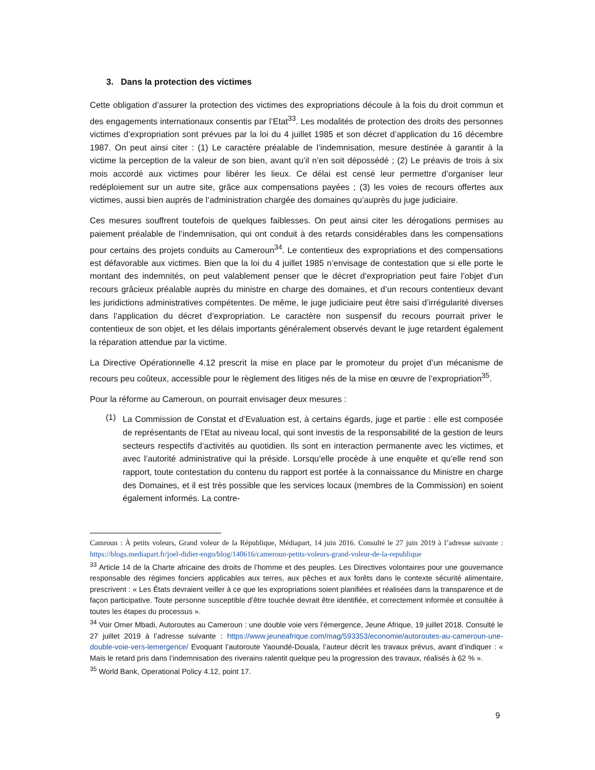3. Dans la protection des victimes
Cette obligation d’assurer la protection des victimes des expropriations découle à la fois du droit commun et des engagements internationaux consentis par l’Etat<sup>33</sup>. Les modalités de protection des droits des personnes victimes d’expropriation sont prévues par la loi du 4 juillet 1985 et son décret d’application du 16 décembre 1987. On peut ainsi citer : (1) Le caractère préalable de l’indemnisation, mesure destinée à garantir à la victime la perception de la valeur de son bien, avant qu’il n’en soit dépossédé ; (2) Le préavis de trois à six mois accordé aux victimes pour libérer les lieux. Ce délai est censé leur permettre d’organiser leur redéploiement sur un autre site, grâce aux compensations payées ; (3) les voies de recours offertes aux victimes, aussi bien auprès de l’administration chargée des domaines qu’auprès du juge judiciaire.
Ces mesures souffrent toutefois de quelques faiblesses. On peut ainsi citer les dérogations permises au paiement préalable de l’indemnisation, qui ont conduit à des retards considérables dans les compensations pour certains des projets conduits au Cameroun<sup>34</sup>. Le contentieux des expropriations et des compensations est défavorable aux victimes. Bien que la loi du 4 juillet 1985 n’envisage de contestation que si elle porte le montant des indemnités, on peut valablement penser que le décret d’expropriation peut faire l’objet d’un recours grâcieux préalable auprès du ministre en charge des domaines, et d’un recours contentieux devant les juridictions administratives compétentes. De même, le juge judiciaire peut être saisi d’irrégularité diverses dans l’application du décret d’expropriation. Le caractère non suspensif du recours pourrait priver le contentieux de son objet, et les délais importants généralement observés devant le juge retardent également la réparation attendue par la victime.
La Directive Opérationnelle 4.12 prescrit la mise en place par le promoteur du projet d’un mécanisme de recours peu coûteux, accessible pour le règlement des litiges nés de la mise en œuvre de l’expropriation<sup>35</sup>.
Pour la réforme au Cameroun, on pourrait envisager deux mesures :
(1)
La Commission de Constat et d’Evaluation est, à certains égards, juge et partie : elle est composée de représentants de l’Etat au niveau local, qui sont investis de la responsabilité de la gestion de leurs secteurs respectifs d’activités au quotidien. Ils sont en interaction permanente avec les victimes, et avec l’autorité administrative qui la préside. Lorsqu’elle procède à une enquête et qu’elle rend son rapport, toute contestation du contenu du rapport est portée à la connaissance du Ministre en charge des Domaines, et il est très possible que les services locaux (membres de la Commission) en soient également informés. La contre-
Camroun : À petits voleurs, Grand voleur de la République, Médiapart, 14 juin 2016. Consulté le 27 juin 2019 à l’adresse suivante : https://blogs.mediapart.fr/joel-didier-engo/blog/140616/cameroun-petits-voleurs-grand-voleur-de-la-republique
<sup>33</sup> Article 14 de la Charte africaine des droits de l’homme et des peuples. Les Directives volontaires pour une gouvernance responsable des régimes fonciers applicables aux terres, aux pêches et aux forêts dans le contexte sécurité alimentaire, prescrivent : « Les États devraient veiller à ce que les expropriations soient planifiées et réalisées dans la transparence et de façon participative. Toute personne susceptible d’être touchée devrait être identifiée, et correctement informée et consultée à toutes les étapes du processus ».
<sup>34</sup> Voir Omer Mbadi, Autoroutes au Cameroun : une double voie vers l’émergence, Jeune Afrique, 19 juillet 2018. Consulté le 27 juillet 2019 à l’adresse suivante : https://www.jeuneafrique.com/mag/593353/economie/autoroutes-au-cameroun-une-double-voie-vers-lemergence/ Evoquant l’autoroute Yaoundé-Douala, l’auteur décrit les travaux prévus, avant d’indiquer : « Mais le retard pris dans l’indemnisation des riverains ralentit quelque peu la progression des travaux, réalisés à 62 % ».
<sup>35</sup> World Bank, Operational Policy 4.12, point 17.
9